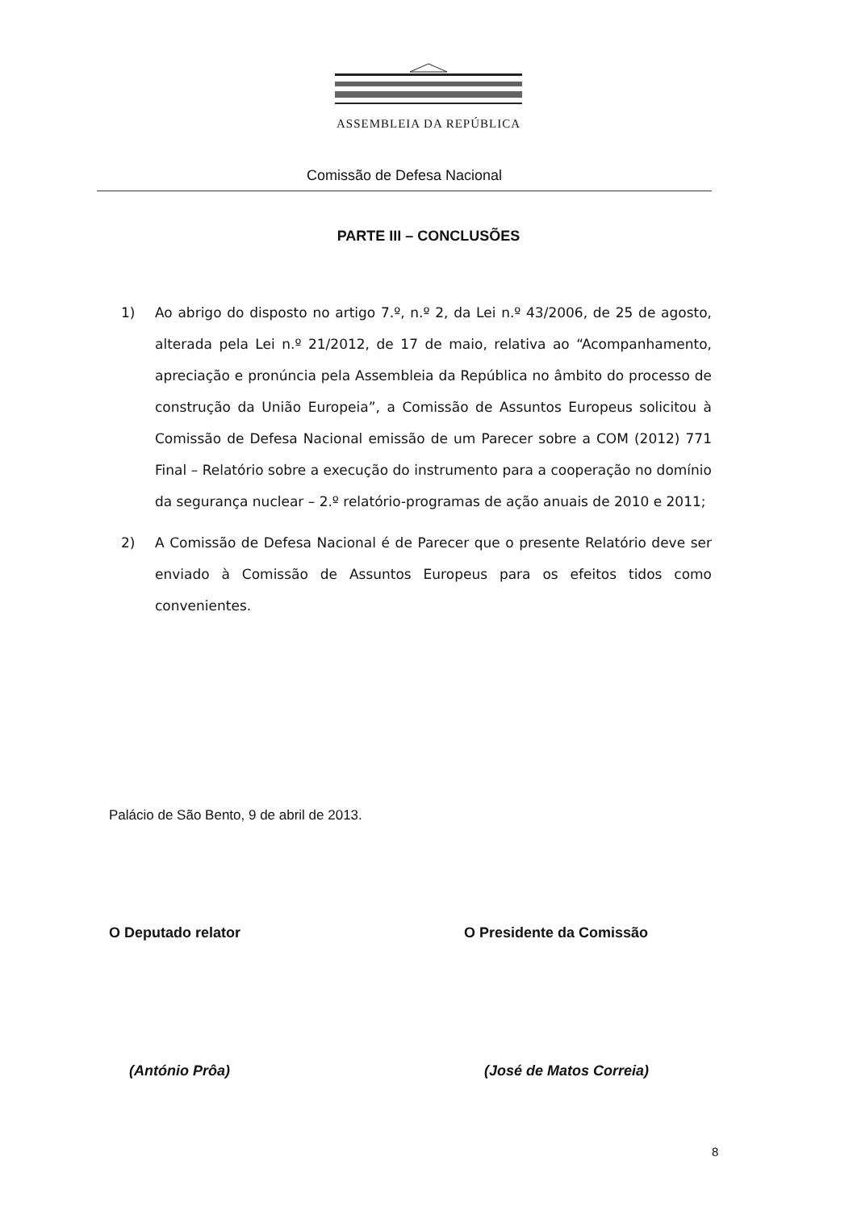ASSEMBLEIA DA REPÚBLICA
Comissão de Defesa Nacional
PARTE III – CONCLUSÕES
1) Ao abrigo do disposto no artigo 7.º, n.º 2, da Lei n.º 43/2006, de 25 de agosto, alterada pela Lei n.º 21/2012, de 17 de maio, relativa ao “Acompanhamento, apreciação e pronúncia pela Assembleia da República no âmbito do processo de construção da União Europeia”, a Comissão de Assuntos Europeus solicitou à Comissão de Defesa Nacional emissão de um Parecer sobre a COM (2012) 771 Final – Relatório sobre a execução do instrumento para a cooperação no domínio da segurança nuclear – 2.º relatório-programas de ação anuais de 2010 e 2011;
2) A Comissão de Defesa Nacional é de Parecer que o presente Relatório deve ser enviado à Comissão de Assuntos Europeus para os efeitos tidos como convenientes.
Palácio de São Bento, 9 de abril de 2013.
O Deputado relator
(António Prôa)
O Presidente da Comissão
(José de Matos Correia)
8